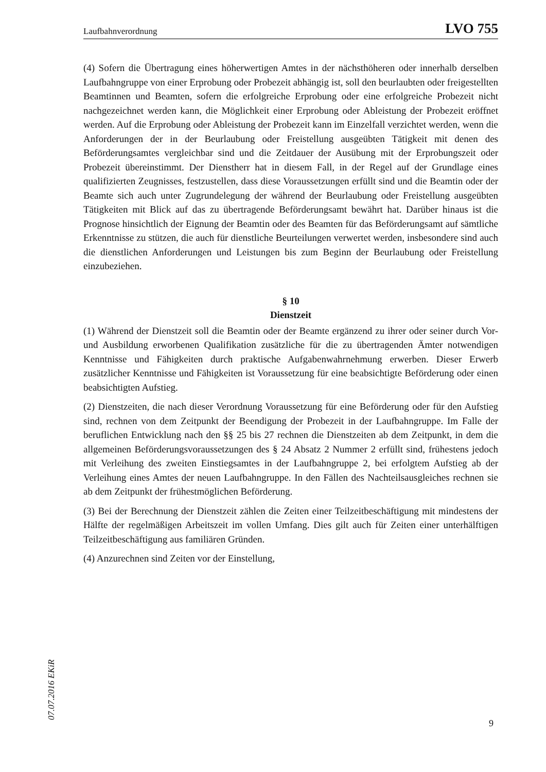Laufbahnverordnung LVO 755
(4) Sofern die Übertragung eines höherwertigen Amtes in der nächsthöheren oder innerhalb derselben Laufbahngruppe von einer Erprobung oder Probezeit abhängig ist, soll den beurlaubten oder freigestellten Beamtinnen und Beamten, sofern die erfolgreiche Erprobung oder eine erfolgreiche Probezeit nicht nachgezeichnet werden kann, die Möglichkeit einer Erprobung oder Ableistung der Probezeit eröffnet werden. Auf die Erprobung oder Ableistung der Probezeit kann im Einzelfall verzichtet werden, wenn die Anforderungen der in der Beurlaubung oder Freistellung ausgeübten Tätigkeit mit denen des Beförderungsamtes vergleichbar sind und die Zeitdauer der Ausübung mit der Erprobungszeit oder Probezeit übereinstimmt. Der Dienstherr hat in diesem Fall, in der Regel auf der Grundlage eines qualifizierten Zeugnisses, festzustellen, dass diese Voraussetzungen erfüllt sind und die Beamtin oder der Beamte sich auch unter Zugrundelegung der während der Beurlaubung oder Freistellung ausgeübten Tätigkeiten mit Blick auf das zu übertragende Beförderungsamt bewährt hat. Darüber hinaus ist die Prognose hinsichtlich der Eignung der Beamtin oder des Beamten für das Beförderungsamt auf sämtliche Erkenntnisse zu stützen, die auch für dienstliche Beurteilungen verwertet werden, insbesondere sind auch die dienstlichen Anforderungen und Leistungen bis zum Beginn der Beurlaubung oder Freistellung einzubeziehen.
§ 10
Dienstzeit
(1) Während der Dienstzeit soll die Beamtin oder der Beamte ergänzend zu ihrer oder seiner durch Vor- und Ausbildung erworbenen Qualifikation zusätzliche für die zu übertragenden Ämter notwendigen Kenntnisse und Fähigkeiten durch praktische Aufgabenwahrnehmung erwerben. Dieser Erwerb zusätzlicher Kenntnisse und Fähigkeiten ist Voraussetzung für eine beabsichtigte Beförderung oder einen beabsichtigten Aufstieg.
(2) Dienstzeiten, die nach dieser Verordnung Voraussetzung für eine Beförderung oder für den Aufstieg sind, rechnen von dem Zeitpunkt der Beendigung der Probezeit in der Laufbahngruppe. Im Falle der beruflichen Entwicklung nach den §§ 25 bis 27 rechnen die Dienstzeiten ab dem Zeitpunkt, in dem die allgemeinen Beförderungsvoraussetzungen des § 24 Absatz 2 Nummer 2 erfüllt sind, frühestens jedoch mit Verleihung des zweiten Einstiegsamtes in der Laufbahngruppe 2, bei erfolgtem Aufstieg ab der Verleihung eines Amtes der neuen Laufbahngruppe. In den Fällen des Nachteilsausgleiches rechnen sie ab dem Zeitpunkt der frühestmöglichen Beförderung.
(3) Bei der Berechnung der Dienstzeit zählen die Zeiten einer Teilzeitbeschäftigung mit mindestens der Hälfte der regelmäßigen Arbeitszeit im vollen Umfang. Dies gilt auch für Zeiten einer unterhälftigen Teilzeitbeschäftigung aus familiären Gründen.
(4) Anzurechnen sind Zeiten vor der Einstellung,
07.07.2016 EKiR
9